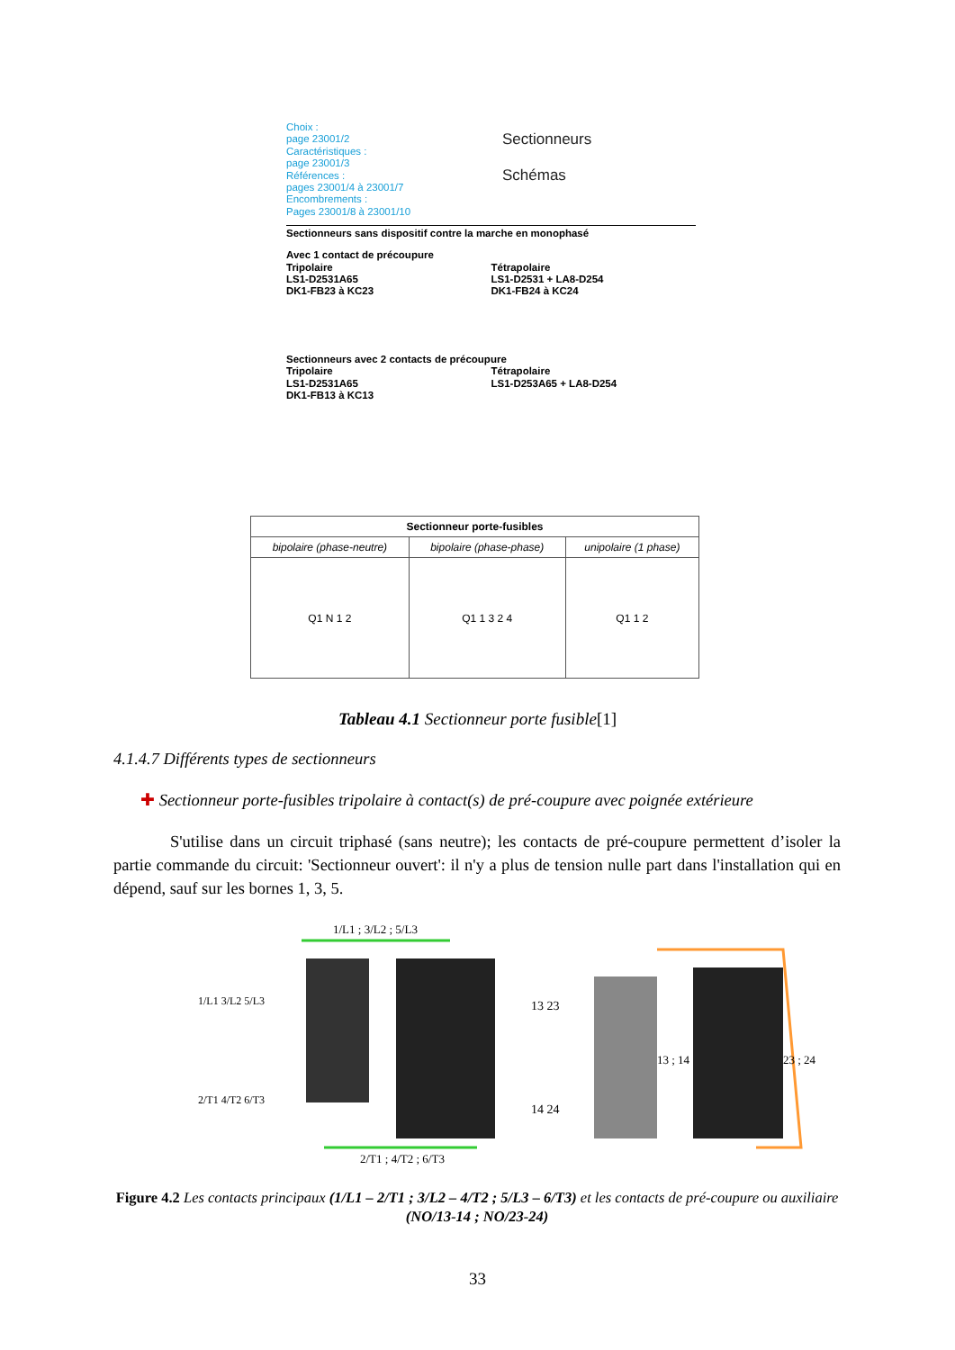Choix :
page 23001/2
Caractéristiques :
page 23001/3
Références :
pages 23001/4 à 23001/7
Encombrements :
Pages 23001/8 à 23001/10
Sectionneurs
Schémas
Sectionneurs sans dispositif contre la marche en monophasé
Avec 1 contact de précoupure
Tripolaire
LS1-D2531A65
DK1-FB23 à KC23
Tétrapolaire
LS1-D2531 + LA8-D254
DK1-FB24 à KC24
Sectionneurs avec 2 contacts de précoupure
Tripolaire
LS1-D2531A65
DK1-FB13 à KC13
Tétrapolaire
LS1-D253A65 + LA8-D254
| Sectionneur porte-fusibles | | |
| --- | --- | --- |
| bipolaire (phase-neutre) | bipolaire (phase-phase) | unipolaire (1 phase) |
| Q1 N 1 2 | Q1 1 3 2 4 | Q1 1 2 |
Tableau 4.1 Sectionneur porte fusible[1]
4.1.4.7 Différents types de sectionneurs
✚ Sectionneur porte-fusibles tripolaire à contact(s) de pré-coupure avec poignée extérieure
S'utilise dans un circuit triphasé (sans neutre); les contacts de pré-coupure permettent d’isoler la partie commande du circuit: 'Sectionneur ouvert': il n'y a plus de tension nulle part dans l'installation qui en dépend, sauf sur les bornes 1, 3, 5.
1/L1 ; 3/L2 ; 5/L3
1/L1 3/L2 5/L3
2/T1 4/T2 6/T3
13 23
14 24
13 ; 14 23 ; 24
2/T1 ; 4/T2 ; 6/T3
Figure 4.2 Les contacts principaux (1/L1 – 2/T1 ; 3/L2 – 4/T2 ; 5/L3 – 6/T3) et les contacts de pré-coupure ou auxiliaire (NO/13-14 ; NO/23-24)
33